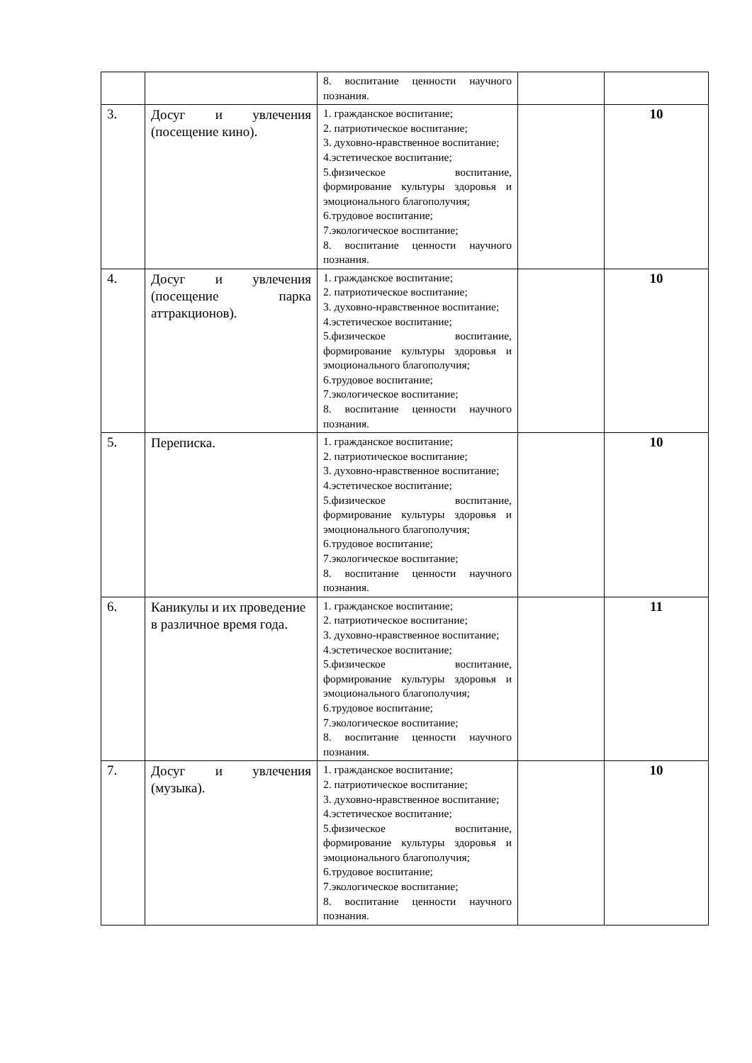| | | 8. воспитание ценности научного познания. | | |
| 3. | Досуг и увлечения (посещение кино). | 1. гражданское воспитание; 2. патриотическое воспитание; 3. духовно-нравственное воспитание; 4.эстетическое воспитание; 5.физическое воспитание, формирование культуры здоровья и эмоционального благополучия; 6.трудовое воспитание; 7.экологическое воспитание; 8. воспитание ценности научного познания. | | 10 |
| 4. | Досуг и увлечения (посещение парка аттракционов). | 1. гражданское воспитание; 2. патриотическое воспитание; 3. духовно-нравственное воспитание; 4.эстетическое воспитание; 5.физическое воспитание, формирование культуры здоровья и эмоционального благополучия; 6.трудовое воспитание; 7.экологическое воспитание; 8. воспитание ценности научного познания. | | 10 |
| 5. | Переписка. | 1. гражданское воспитание; 2. патриотическое воспитание; 3. духовно-нравственное воспитание; 4.эстетическое воспитание; 5.физическое воспитание, формирование культуры здоровья и эмоционального благополучия; 6.трудовое воспитание; 7.экологическое воспитание; 8. воспитание ценности научного познания. | | 10 |
| 6. | Каникулы и их проведение в различное время года. | 1. гражданское воспитание; 2. патриотическое воспитание; 3. духовно-нравственное воспитание; 4.эстетическое воспитание; 5.физическое воспитание, формирование культуры здоровья и эмоционального благополучия; 6.трудовое воспитание; 7.экологическое воспитание; 8. воспитание ценности научного познания. | | 11 |
| 7. | Досуг и увлечения (музыка). | 1. гражданское воспитание; 2. патриотическое воспитание; 3. духовно-нравственное воспитание; 4.эстетическое воспитание; 5.физическое воспитание, формирование культуры здоровья и эмоционального благополучия; 6.трудовое воспитание; 7.экологическое воспитание; 8. воспитание ценности научного познания. | | 10 |